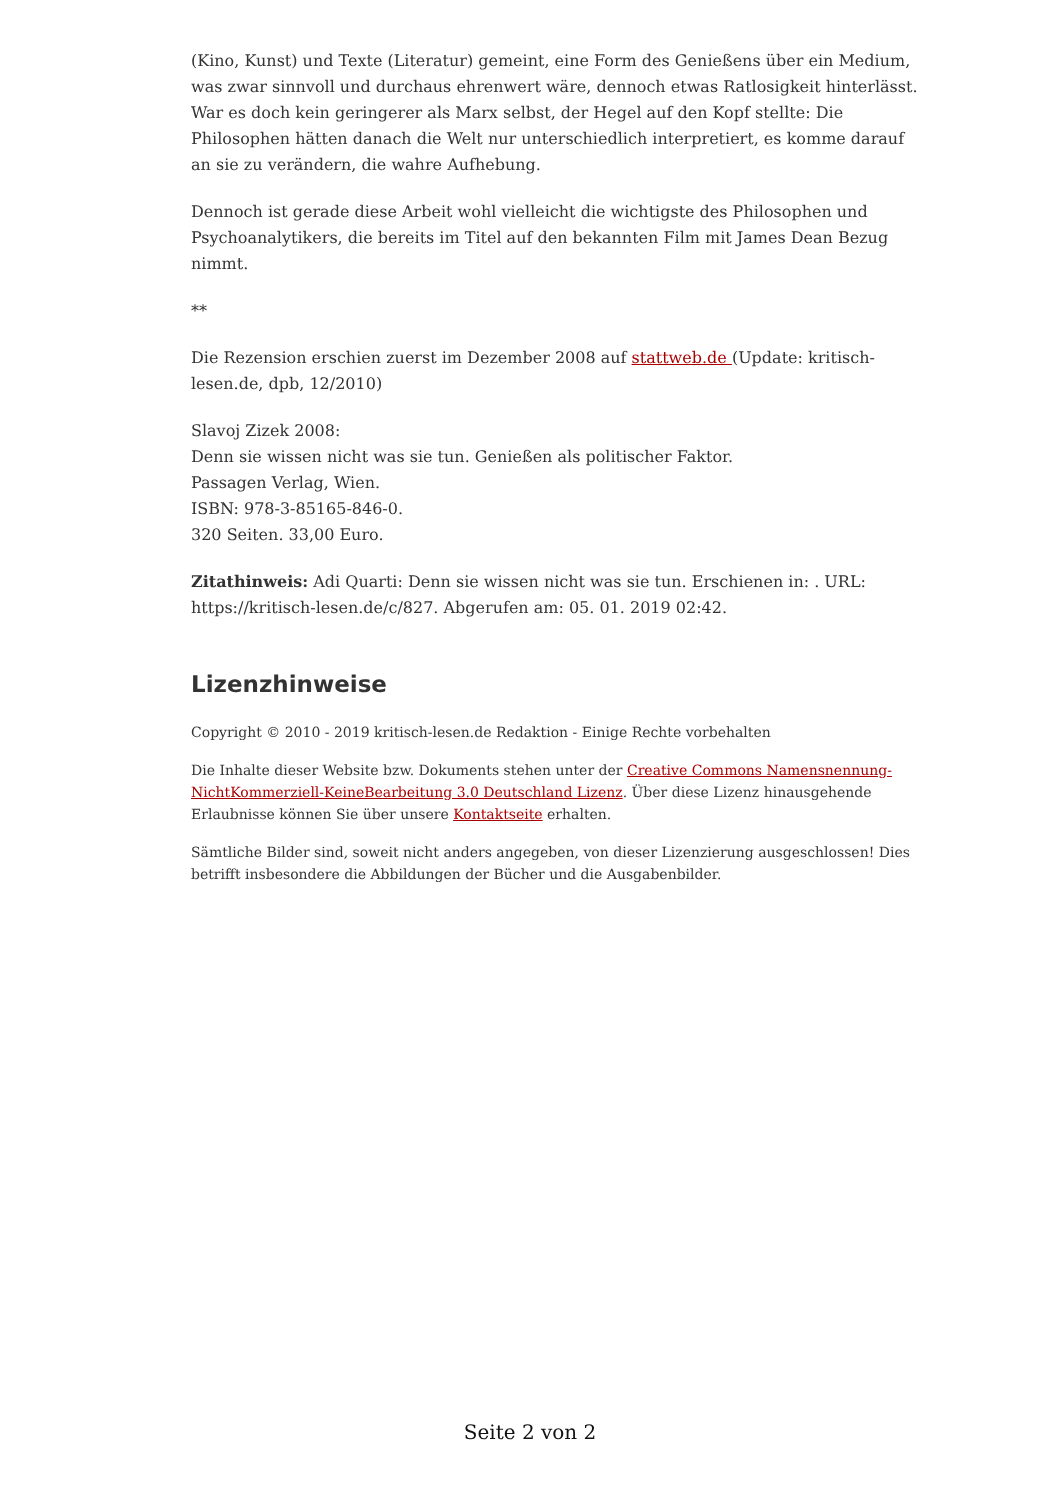(Kino, Kunst) und Texte (Literatur) gemeint, eine Form des Genießens über ein Medium, was zwar sinnvoll und durchaus ehrenwert wäre, dennoch etwas Ratlosigkeit hinterlässt. War es doch kein geringerer als Marx selbst, der Hegel auf den Kopf stellte: Die Philosophen hätten danach die Welt nur unterschiedlich interpretiert, es komme darauf an sie zu verändern, die wahre Aufhebung.
Dennoch ist gerade diese Arbeit wohl vielleicht die wichtigste des Philosophen und Psychoanalytikers, die bereits im Titel auf den bekannten Film mit James Dean Bezug nimmt.
**
Die Rezension erschien zuerst im Dezember 2008 auf stattweb.de (Update: kritisch-lesen.de, dpb, 12/2010)
Slavoj Zizek 2008:
Denn sie wissen nicht was sie tun. Genießen als politischer Faktor.
Passagen Verlag, Wien.
ISBN: 978-3-85165-846-0.
320 Seiten. 33,00 Euro.
Zitathinweis: Adi Quarti: Denn sie wissen nicht was sie tun. Erschienen in: . URL: https://kritisch-lesen.de/c/827. Abgerufen am: 05. 01. 2019 02:42.
Lizenzhinweise
Copyright © 2010 - 2019 kritisch-lesen.de Redaktion - Einige Rechte vorbehalten
Die Inhalte dieser Website bzw. Dokuments stehen unter der Creative Commons Namensnennung-NichtKommerziell-KeineBearbeitung 3.0 Deutschland Lizenz. Über diese Lizenz hinausgehende Erlaubnisse können Sie über unsere Kontaktseite erhalten.
Sämtliche Bilder sind, soweit nicht anders angegeben, von dieser Lizenzierung ausgeschlossen! Dies betrifft insbesondere die Abbildungen der Bücher und die Ausgabenbilder.
Seite 2 von 2